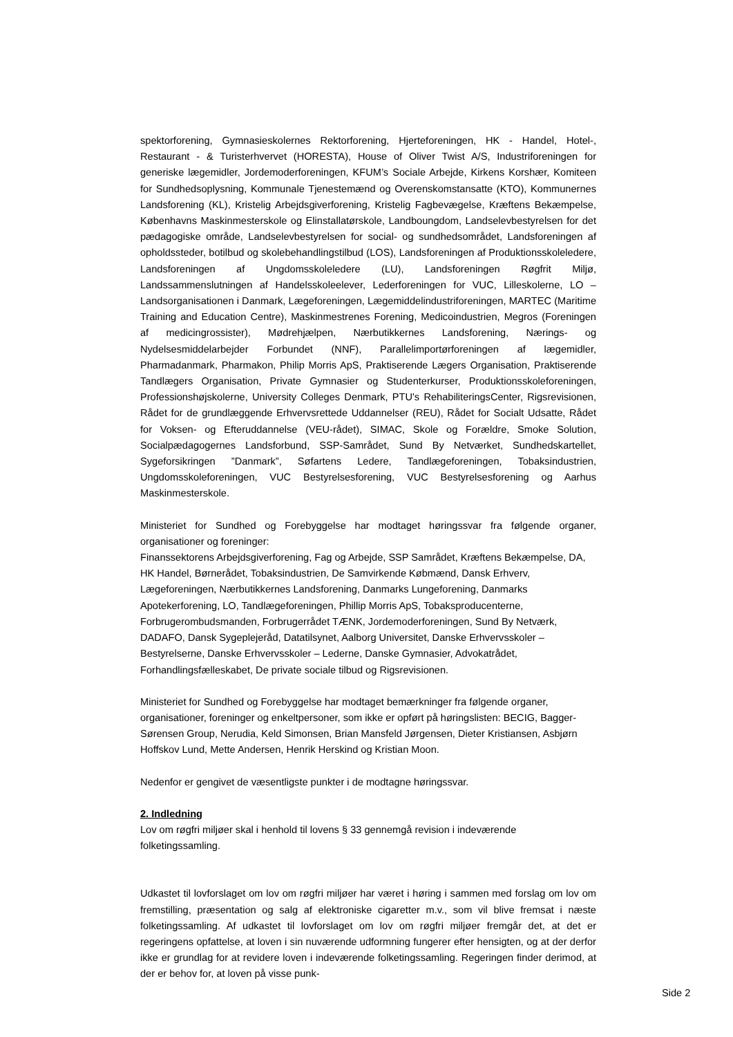spektorforening, Gymnasieskolernes Rektorforening, Hjerteforeningen, HK - Handel, Hotel-, Restaurant - & Turisterhvervet (HORESTA), House of Oliver Twist A/S, Industriforeningen for generiske lægemidler, Jordemoderforeningen, KFUM’s Sociale Arbejde, Kirkens Korshær, Komiteen for Sundhedsoplysning, Kommunale Tjenestemænd og Overenskomstansatte (KTO), Kommunernes Landsforening (KL), Kristelig Arbejdsgiverforening, Kristelig Fagbevægelse, Kræftens Bekæmpelse, Københavns Maskinmesterskole og Elinstallatørskole, Landboungdom, Landselevbestyrelsen for det pædagogiske område, Landselevbestyrelsen for social- og sundhedsområdet, Landsforeningen af opholdssteder, botilbud og skolebehandlingstilbud (LOS), Landsforeningen af Produktionsskoleledere, Landsforeningen af Ungdomsskoleledere (LU), Landsforeningen Røgfrit Miljø, Landssammenslutningen af Handelsskoleelever, Lederforeningen for VUC, Lilleskolerne, LO – Landsorganisationen i Danmark, Lægeforeningen, Lægemiddelindustriforeningen, MARTEC (Maritime Training and Education Centre), Maskinmestrenes Forening, Medicoindustrien, Megros (Foreningen af medicingrossister), Mødrehjælpen, Nærbutikkernes Landsforening, Nærings- og Nydelsesmiddelarbejder Forbundet (NNF), Parallelimportørforeningen af lægemidler, Pharmadanmark, Pharmakon, Philip Morris ApS, Praktiserende Lægers Organisation, Praktiserende Tandlægers Organisation, Private Gymnasier og Studenterkurser, Produktionsskoleforeningen, Professionshøjskolerne, University Colleges Denmark, PTU's RehabiliteringsCenter, Rigsrevisionen, Rådet for de grundlæggende Erhvervsrettede Uddannelser (REU), Rådet for Socialt Udsatte, Rådet for Voksen- og Efteruddannelse (VEU-rådet), SIMAC, Skole og Forældre, Smoke Solution, Socialpædagogernes Landsforbund, SSP-Samrådet, Sund By Netværket, Sundhedskartellet, Sygeforsikringen ”Danmark”, Søfartens Ledere, Tandlægeforeningen, Tobaksindustrien, Ungdomsskoleforeningen, VUC Bestyrelsesforening, VUC Bestyrelsesforening og Aarhus Maskinmesterskole.
Ministeriet for Sundhed og Forebyggelse har modtaget høringssvar fra følgende organer, organisationer og foreninger:
Finanssektorens Arbejdsgiverforening, Fag og Arbejde, SSP Samrådet, Kræftens Bekæmpelse, DA, HK Handel, Børnerådet, Tobaksindustrien, De Samvirkende Købmænd, Dansk Erhverv, Lægeforeningen, Nærbutikkernes Landsforening, Danmarks Lungeforening, Danmarks Apotekerforening, LO, Tandlægeforeningen, Phillip Morris ApS, Tobaksproducenterne, Forbrugerombudsmanden, Forbrugerrådet TÆNK, Jordemoderforeningen, Sund By Netværk, DADAFO, Dansk Sygeplejeråd, Datatilsynet, Aalborg Universitet, Danske Erhvervsskoler – Bestyrelserne, Danske Erhvervsskoler – Lederne, Danske Gymnasier, Advokatrådet, Forhandlingsfælleskabet, De private sociale tilbud og Rigsrevisionen.
Ministeriet for Sundhed og Forebyggelse har modtaget bemærkninger fra følgende organer, organisationer, foreninger og enkeltpersoner, som ikke er opført på høringslisten: BECIG, Bagger-Sørensen Group, Nerudia, Keld Simonsen, Brian Mansfeld Jørgensen, Dieter Kristiansen, Asbjørn Hoffskov Lund, Mette Andersen, Henrik Herskind og Kristian Moon.
Nedenfor er gengivet de væsentligste punkter i de modtagne høringssvar.
2. Indledning
Lov om røgfri miljøer skal i henhold til lovens § 33 gennemgå revision i indeværende folketingssamling.
Udkastet til lovforslaget om lov om røgfri miljøer har været i høring i sammen med forslag om lov om fremstilling, præsentation og salg af elektroniske cigaretter m.v., som vil blive fremsat i næste folketingssamling. Af udkastet til lovforslaget om lov om røgfri miljøer fremgår det, at det er regeringens opfattelse, at loven i sin nuværende udformning fungerer efter hensigten, og at der derfor ikke er grundlag for at revidere loven i indeværende folketingssamling. Regeringen finder derimod, at der er behov for, at loven på visse punk-
Side 2